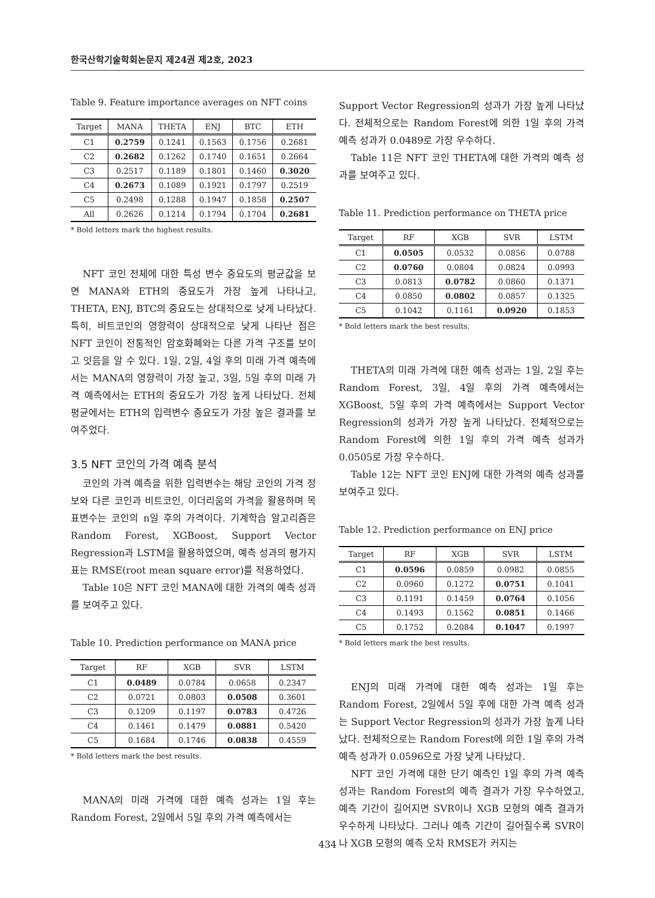한국산학기술학회논문지 제24권 제2호, 2023
Table 9. Feature importance averages on NFT coins
| Target | MANA | THETA | ENJ | BTC | ETH |
| --- | --- | --- | --- | --- | --- |
| C1 | 0.2759 | 0.1241 | 0.1563 | 0.1756 | 0.2681 |
| C2 | 0.2682 | 0.1262 | 0.1740 | 0.1651 | 0.2664 |
| C3 | 0.2517 | 0.1189 | 0.1801 | 0.1460 | 0.3020 |
| C4 | 0.2673 | 0.1089 | 0.1921 | 0.1797 | 0.2519 |
| C5 | 0.2498 | 0.1288 | 0.1947 | 0.1858 | 0.2507 |
| All | 0.2626 | 0.1214 | 0.1794 | 0.1704 | 0.2681 |
* Bold letters mark the highest results.
NFT 코인 전체에 대한 특성 변수 중요도의 평균값을 보면 MANA와 ETH의 중요도가 가장 높게 나타나고, THETA, ENJ, BTC의 중요도는 상대적으로 낮게 나타났다. 특히, 비트코인의 영향력이 상대적으로 낮게 나타난 점은 NFT 코인이 전통적인 암호화폐와는 다른 가격 구조를 보이고 잇음을 알 수 있다. 1일, 2일, 4일 후의 미래 가격 예측에서는 MANA의 영향력이 가장 높고, 3일, 5일 후의 미래 가격 예측에서는 ETH의 중요도가 가장 높게 나타났다. 전체 평균에서는 ETH의 입력변수 중요도가 가장 높은 결과를 보여주었다.
3.5 NFT 코인의 가격 예측 분석
코인의 가격 예측을 위한 입력변수는 해당 코인의 가격 정보와 다른 코인과 비트코인, 이더리움의 가격을 활용하며 목표변수는 코인의 n일 후의 가격이다. 기계학습 알고리즘은 Random Forest, XGBoost, Support Vector Regression과 LSTM을 활용하였으며, 예측 성과의 평가지표는 RMSE(root mean square error)를 적용하였다.
Table 10은 NFT 코인 MANA에 대한 가격의 예측 성과를 보여주고 있다.
Table 10. Prediction performance on MANA price
| Target | RF | XGB | SVR | LSTM |
| --- | --- | --- | --- | --- |
| C1 | 0.0489 | 0.0784 | 0.0658 | 0.2347 |
| C2 | 0.0721 | 0.0803 | 0.0508 | 0.3601 |
| C3 | 0.1209 | 0.1197 | 0.0783 | 0.4726 |
| C4 | 0.1461 | 0.1479 | 0.0881 | 0.5420 |
| C5 | 0.1684 | 0.1746 | 0.0838 | 0.4559 |
* Bold letters mark the best results.
MANA의 미래 가격에 대한 예측 성과는 1일 후는 Random Forest, 2일에서 5일 후의 가격 예측에서는
Support Vector Regression의 성과가 가장 높게 나타났다. 전체적으로는 Random Forest에 의한 1일 후의 가격 예측 성과가 0.0489로 가장 우수하다.
Table 11은 NFT 코인 THETA에 대한 가격의 예측 성과를 보여주고 있다.
Table 11. Prediction performance on THETA price
| Target | RF | XGB | SVR | LSTM |
| --- | --- | --- | --- | --- |
| C1 | 0.0505 | 0.0532 | 0.0856 | 0.0788 |
| C2 | 0.0760 | 0.0804 | 0.0824 | 0.0993 |
| C3 | 0.0813 | 0.0782 | 0.0860 | 0.1371 |
| C4 | 0.0850 | 0.0802 | 0.0857 | 0.1325 |
| C5 | 0.1042 | 0.1161 | 0.0920 | 0.1853 |
* Bold letters mark the best results.
THETA의 미래 가격에 대한 예측 성과는 1일, 2일 후는 Random Forest, 3일, 4일 후의 가격 예측에서는 XGBoost, 5일 후의 가격 예측에서는 Support Vector Regression의 성과가 가장 높게 나타났다. 전체적으로는 Random Forest에 의한 1일 후의 가격 예측 성과가 0.0505로 가장 우수하다.
Table 12는 NFT 코인 ENJ에 대한 가격의 예측 성과를 보여주고 있다.
Table 12. Prediction performance on ENJ price
| Target | RF | XGB | SVR | LSTM |
| --- | --- | --- | --- | --- |
| C1 | 0.0596 | 0.0859 | 0.0982 | 0.0855 |
| C2 | 0.0960 | 0.1272 | 0.0751 | 0.1041 |
| C3 | 0.1191 | 0.1459 | 0.0764 | 0.1056 |
| C4 | 0.1493 | 0.1562 | 0.0851 | 0.1466 |
| C5 | 0.1752 | 0.2084 | 0.1047 | 0.1997 |
* Bold letters mark the best results.
ENJ의 미래 가격에 대한 예측 성과는 1일 후는 Random Forest, 2일에서 5일 후에 대한 가격 예측 성과는 Support Vector Regression의 성과가 가장 높게 나타났다. 전체적으로는 Random Forest에 의한 1일 후의 가격 예측 성과가 0.0596으로 가장 낮게 나타났다.
NFT 코인 가격에 대한 단기 예측인 1일 후의 가격 예측 성과는 Random Forest의 예측 결과가 가장 우수하였고, 예측 기간이 길어지면 SVR이나 XGB 모형의 예측 결과가 우수하게 나타났다. 그러나 예측 기간이 길어질수록 SVR이나 XGB 모형의 예측 오차 RMSE가 커지는
434